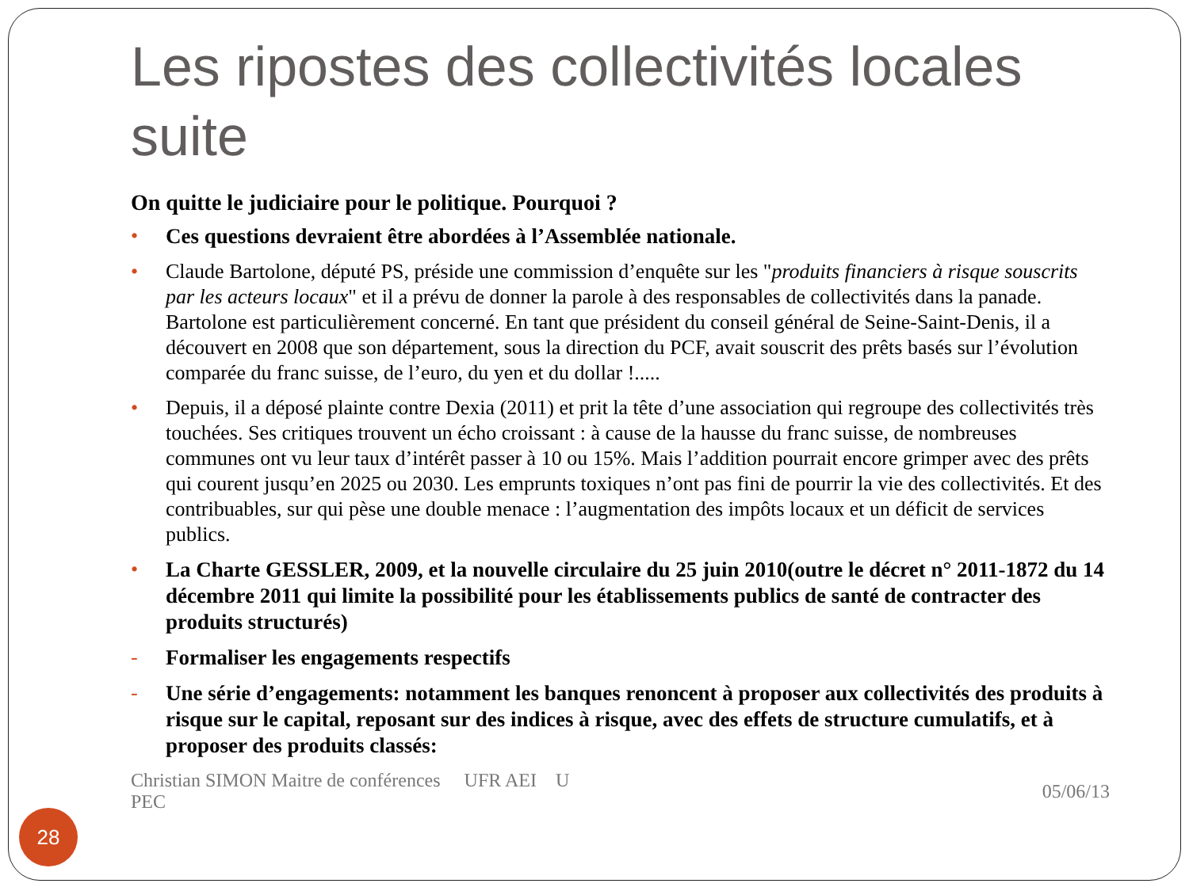Les ripostes des collectivités locales suite
On quitte le judiciaire pour le politique. Pourquoi ?
• Ces questions devraient être abordées à l’Assemblée nationale.
• Claude Bartolone, député PS, préside une commission d’enquête sur les "produits financiers à risque souscrits par les acteurs locaux" et il a prévu de donner la parole à des responsables de collectivités dans la panade. Bartolone est particulièrement concerné. En tant que président du conseil général de Seine-Saint-Denis, il a découvert en 2008 que son département, sous la direction du PCF, avait souscrit des prêts basés sur l’évolution comparée du franc suisse, de l’euro, du yen et du dollar !.....
• Depuis, il a déposé plainte contre Dexia (2011) et prit la tête d’une association qui regroupe des collectivités très touchées. Ses critiques trouvent un écho croissant : à cause de la hausse du franc suisse, de nombreuses communes ont vu leur taux d’intérêt passer à 10 ou 15%. Mais l’addition pourrait encore grimper avec des prêts qui courent jusqu’en 2025 ou 2030. Les emprunts toxiques n’ont pas fini de pourrir la vie des collectivités. Et des contribuables, sur qui pèse une double menace : l’augmentation des impôts locaux et un déficit de services publics.
• La Charte GESSLER, 2009, et la nouvelle circulaire du 25 juin 2010(outre le décret n° 2011-1872 du 14 décembre 2011 qui limite la possibilité pour les établissements publics de santé de contracter des produits structurés)
- Formaliser les engagements respectifs
- Une série d’engagements: notamment les banques renoncent à proposer aux collectivités des produits à risque sur le capital, reposant sur des indices à risque, avec des effets de structure cumulatifs, et à proposer des produits classés:
Christian SIMON Maitre de conférences UFR AEI U
PEC
05/06/13
28